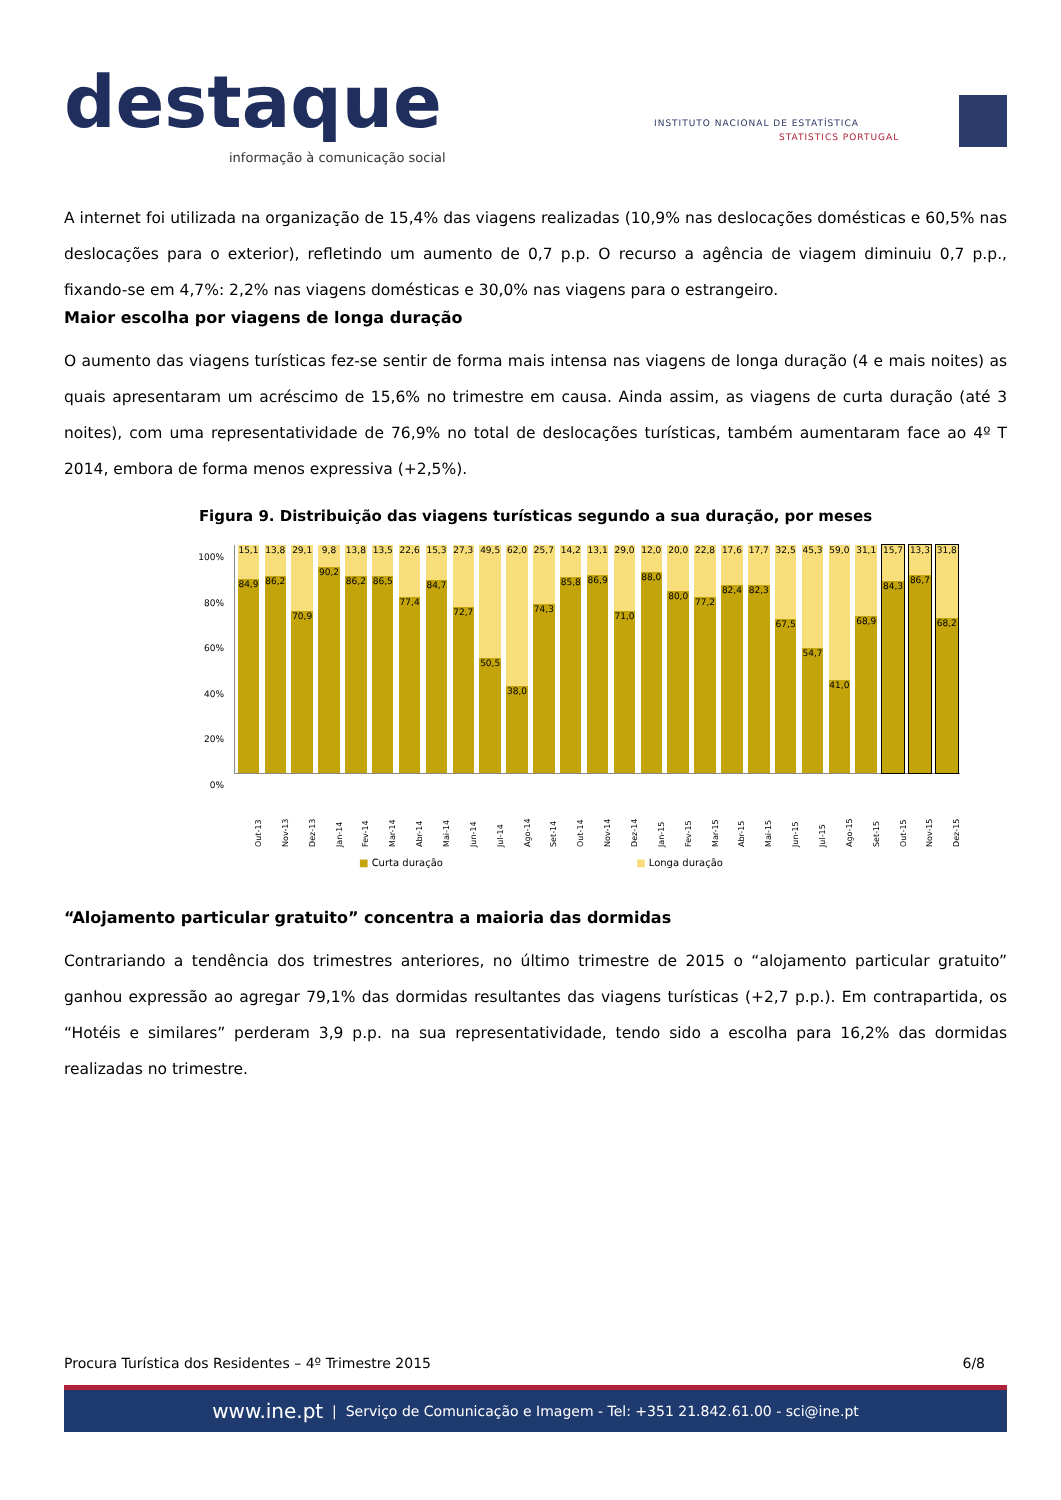destaque
informação à comunicação social
INSTITUTO NACIONAL DE ESTATÍSTICA
STATISTICS PORTUGAL
A internet foi utilizada na organização de 15,4% das viagens realizadas (10,9% nas deslocações domésticas e 60,5% nas deslocações para o exterior), refletindo um aumento de 0,7 p.p. O recurso a agência de viagem diminuiu 0,7 p.p., fixando-se em 4,7%: 2,2% nas viagens domésticas e 30,0% nas viagens para o estrangeiro.
Maior escolha por viagens de longa duração
O aumento das viagens turísticas fez-se sentir de forma mais intensa nas viagens de longa duração (4 e mais noites) as quais apresentaram um acréscimo de 15,6% no trimestre em causa. Ainda assim, as viagens de curta duração (até 3 noites), com uma representatividade de 76,9% no total de deslocações turísticas, também aumentaram face ao 4º T 2014, embora de forma menos expressiva (+2,5%).
Figura 9. Distribuição das viagens turísticas segundo a sua duração, por meses
100%
80%
60%
40%
20%
0%
15,1
84,9
13,8
86,2
29,1
70,9
9,8
90,2
13,8
86,2
13,5
86,5
22,6
77,4
15,3
84,7
27,3
72,7
49,5
50,5
62,0
38,0
25,7
74,3
14,2
85,8
13,1
86,9
29,0
71,0
12,0
88,0
20,0
80,0
22,8
77,2
17,6
82,4
17,7
82,3
32,5
67,5
45,3
54,7
59,0
41,0
31,1
68,9
15,7
84,3
13,3
86,7
31,8
68,2
Out-13 Nov-13 Dez-13 Jan-14 Fev-14 Mar-14 Abr-14 Mai-14 Jun-14 Jul-14 Ago-14 Set-14 Out-14 Nov-14 Dez-14 Jan-15 Fev-15 Mar-15 Abr-15 Mai-15 Jun-15 Jul-15 Ago-15 Set-15 Out-15 Nov-15 Dez-15
■ Curta duração ■ Longa duração
“Alojamento particular gratuito” concentra a maioria das dormidas
Contrariando a tendência dos trimestres anteriores, no último trimestre de 2015 o “alojamento particular gratuito” ganhou expressão ao agregar 79,1% das dormidas resultantes das viagens turísticas (+2,7 p.p.). Em contrapartida, os “Hotéis e similares” perderam 3,9 p.p. na sua representatividade, tendo sido a escolha para 16,2% das dormidas realizadas no trimestre.
Procura Turística dos Residentes – 4º Trimestre 2015 6/8
www.ine.pt | Serviço de Comunicação e Imagem - Tel: +351 21.842.61.00 - sci@ine.pt